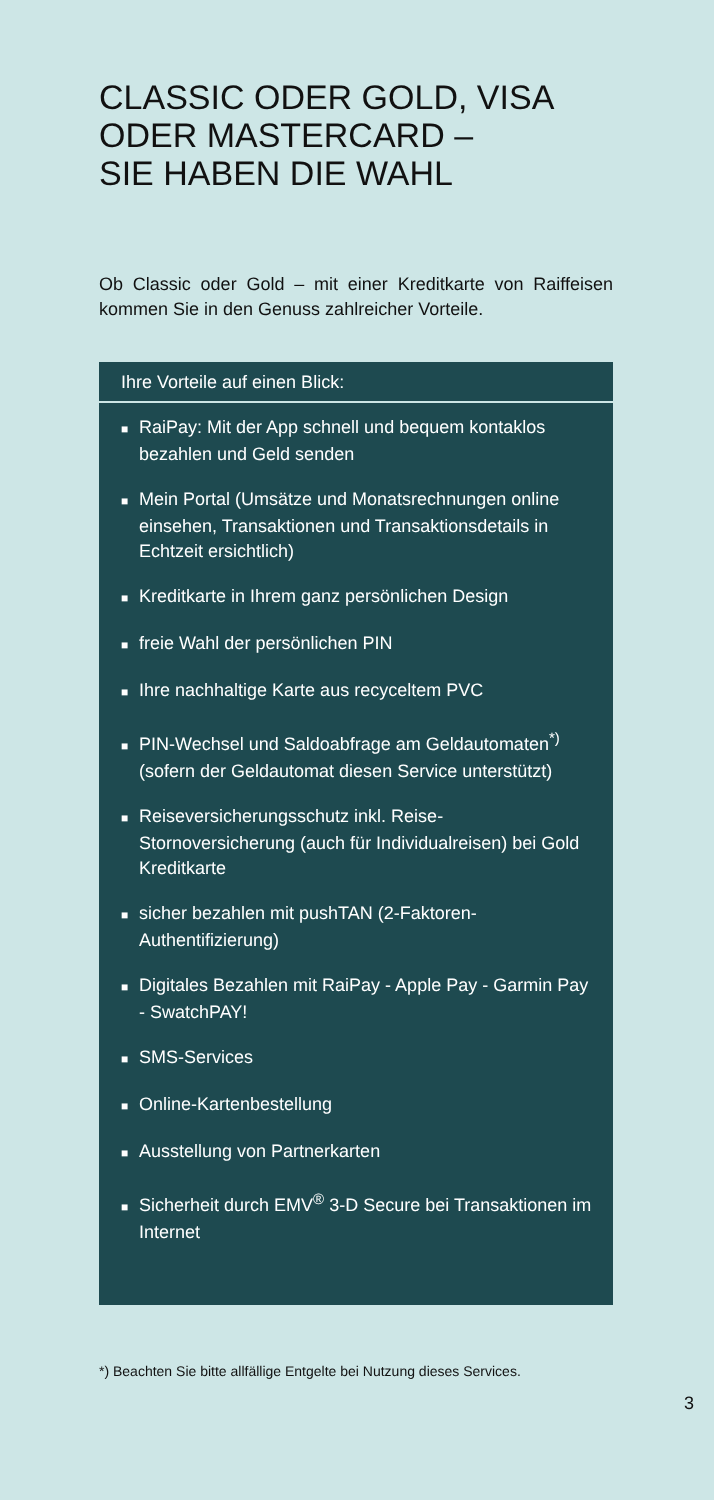CLASSIC ODER GOLD, VISA
ODER MASTERCARD –
SIE HABEN DIE WAHL
Ob Classic oder Gold – mit einer Kreditkarte von Raiffeisen kommen Sie in den Genuss zahlreicher Vorteile.
Ihre Vorteile auf einen Blick:
■ RaiPay: Mit der App schnell und bequem kontaklos bezahlen und Geld senden
■ Mein Portal (Umsätze und Monatsrechnungen online einsehen, Transaktionen und Transaktionsdetails in Echtzeit ersichtlich)
■ Kreditkarte in Ihrem ganz persönlichen Design
■ freie Wahl der persönlichen PIN
■ Ihre nachhaltige Karte aus recyceltem PVC
■ PIN-Wechsel und Saldoabfrage am Geldautomaten<sup>*)</sup> (sofern der Geldautomat diesen Service unterstützt)
■ Reiseversicherungsschutz inkl. Reise-Stornoversicherung (auch für Individualreisen) bei Gold Kreditkarte
■ sicher bezahlen mit pushTAN (2-Faktoren-Authentifizierung)
■ Digitales Bezahlen mit RaiPay - Apple Pay - Garmin Pay - SwatchPAY!
■ SMS-Services
■ Online-Kartenbestellung
■ Ausstellung von Partnerkarten
■ Sicherheit durch EMV<sup>®</sup> 3-D Secure bei Transaktionen im Internet
*) Beachten Sie bitte allfällige Entgelte bei Nutzung dieses Services.
3